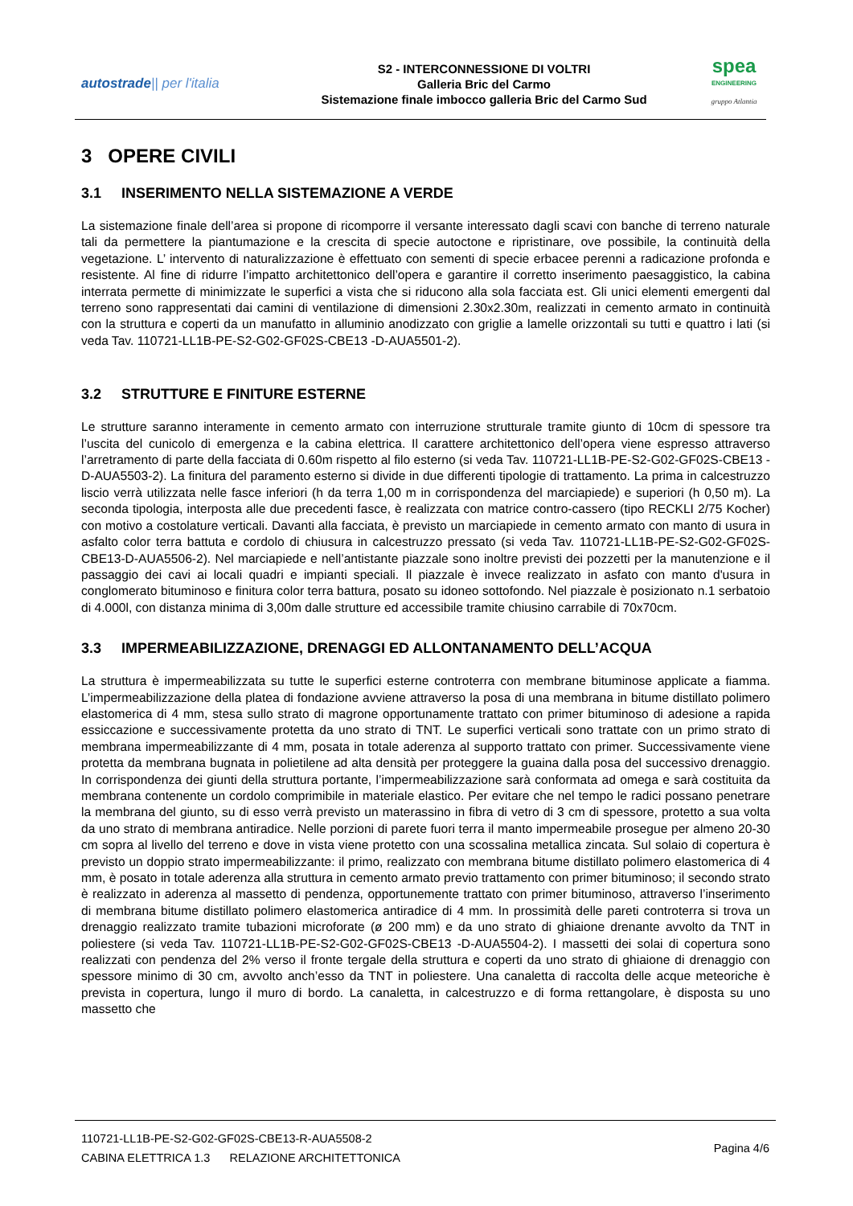autostrade|| per l'italia
S2 - INTERCONNESSIONE DI VOLTRI
Galleria Bric del Carmo
Sistemazione finale imbocco galleria Bric del Carmo Sud
spea
ENGINEERING
gruppo Atlantia
3 OPERE CIVILI
3.1 INSERIMENTO NELLA SISTEMAZIONE A VERDE
La sistemazione finale dell’area si propone di ricomporre il versante interessato dagli scavi con banche di terreno naturale tali da permettere la piantumazione e la crescita di specie autoctone e ripristinare, ove possibile, la continuità della vegetazione. L’ intervento di naturalizzazione è effettuato con sementi di specie erbacee perenni a radicazione profonda e resistente. Al fine di ridurre l’impatto architettonico dell’opera e garantire il corretto inserimento paesaggistico, la cabina interrata permette di minimizzate le superfici a vista che si riducono alla sola facciata est. Gli unici elementi emergenti dal terreno sono rappresentati dai camini di ventilazione di dimensioni 2.30x2.30m, realizzati in cemento armato in continuità con la struttura e coperti da un manufatto in alluminio anodizzato con griglie a lamelle orizzontali su tutti e quattro i lati (si veda Tav. 110721-LL1B-PE-S2-G02-GF02S-CBE13 -D-AUA5501-2).
3.2 STRUTTURE E FINITURE ESTERNE
Le strutture saranno interamente in cemento armato con interruzione strutturale tramite giunto di 10cm di spessore tra l’uscita del cunicolo di emergenza e la cabina elettrica. Il carattere architettonico dell’opera viene espresso attraverso l’arretramento di parte della facciata di 0.60m rispetto al filo esterno (si veda Tav. 110721-LL1B-PE-S2-G02-GF02S-CBE13 -D-AUA5503-2). La finitura del paramento esterno si divide in due differenti tipologie di trattamento. La prima in calcestruzzo liscio verrà utilizzata nelle fasce inferiori (h da terra 1,00 m in corrispondenza del marciapiede) e superiori (h 0,50 m). La seconda tipologia, interposta alle due precedenti fasce, è realizzata con matrice contro-cassero (tipo RECKLI 2/75 Kocher) con motivo a costolature verticali. Davanti alla facciata, è previsto un marciapiede in cemento armato con manto di usura in asfalto color terra battuta e cordolo di chiusura in calcestruzzo pressato (si veda Tav. 110721-LL1B-PE-S2-G02-GF02S-CBE13-D-AUA5506-2). Nel marciapiede e nell’antistante piazzale sono inoltre previsti dei pozzetti per la manutenzione e il passaggio dei cavi ai locali quadri e impianti speciali. Il piazzale è invece realizzato in asfato con manto d'usura in conglomerato bituminoso e finitura color terra battura, posato su idoneo sottofondo. Nel piazzale è posizionato n.1 serbatoio di 4.000l, con distanza minima di 3,00m dalle strutture ed accessibile tramite chiusino carrabile di 70x70cm.
3.3 IMPERMEABILIZZAZIONE, DRENAGGI ED ALLONTANAMENTO DELL’ACQUA
La struttura è impermeabilizzata su tutte le superfici esterne controterra con membrane bituminose applicate a fiamma. L’impermeabilizzazione della platea di fondazione avviene attraverso la posa di una membrana in bitume distillato polimero elastomerica di 4 mm, stesa sullo strato di magrone opportunamente trattato con primer bituminoso di adesione a rapida essiccazione e successivamente protetta da uno strato di TNT. Le superfici verticali sono trattate con un primo strato di membrana impermeabilizzante di 4 mm, posata in totale aderenza al supporto trattato con primer. Successivamente viene protetta da membrana bugnata in polietilene ad alta densità per proteggere la guaina dalla posa del successivo drenaggio. In corrispondenza dei giunti della struttura portante, l’impermeabilizzazione sarà conformata ad omega e sarà costituita da membrana contenente un cordolo comprimibile in materiale elastico. Per evitare che nel tempo le radici possano penetrare la membrana del giunto, su di esso verrà previsto un materassino in fibra di vetro di 3 cm di spessore, protetto a sua volta da uno strato di membrana antiradice. Nelle porzioni di parete fuori terra il manto impermeabile prosegue per almeno 20-30 cm sopra al livello del terreno e dove in vista viene protetto con una scossalina metallica zincata. Sul solaio di copertura è previsto un doppio strato impermeabilizzante: il primo, realizzato con membrana bitume distillato polimero elastomerica di 4 mm, è posato in totale aderenza alla struttura in cemento armato previo trattamento con primer bituminoso; il secondo strato è realizzato in aderenza al massetto di pendenza, opportunemente trattato con primer bituminoso, attraverso l’inserimento di membrana bitume distillato polimero elastomerica antiradice di 4 mm. In prossimità delle pareti controterra si trova un drenaggio realizzato tramite tubazioni microforate (ø 200 mm) e da uno strato di ghiaione drenante avvolto da TNT in poliestere (si veda Tav. 110721-LL1B-PE-S2-G02-GF02S-CBE13 -D-AUA5504-2). I massetti dei solai di copertura sono realizzati con pendenza del 2% verso il fronte tergale della struttura e coperti da uno strato di ghiaione di drenaggio con spessore minimo di 30 cm, avvolto anch’esso da TNT in poliestere. Una canaletta di raccolta delle acque meteoriche è prevista in copertura, lungo il muro di bordo. La canaletta, in calcestruzzo e di forma rettangolare, è disposta su uno massetto che
110721-LL1B-PE-S2-G02-GF02S-CBE13-R-AUA5508-2
CABINA ELETTRICA 1.3 RELAZIONE ARCHITETTONICA
Pagina 4/6